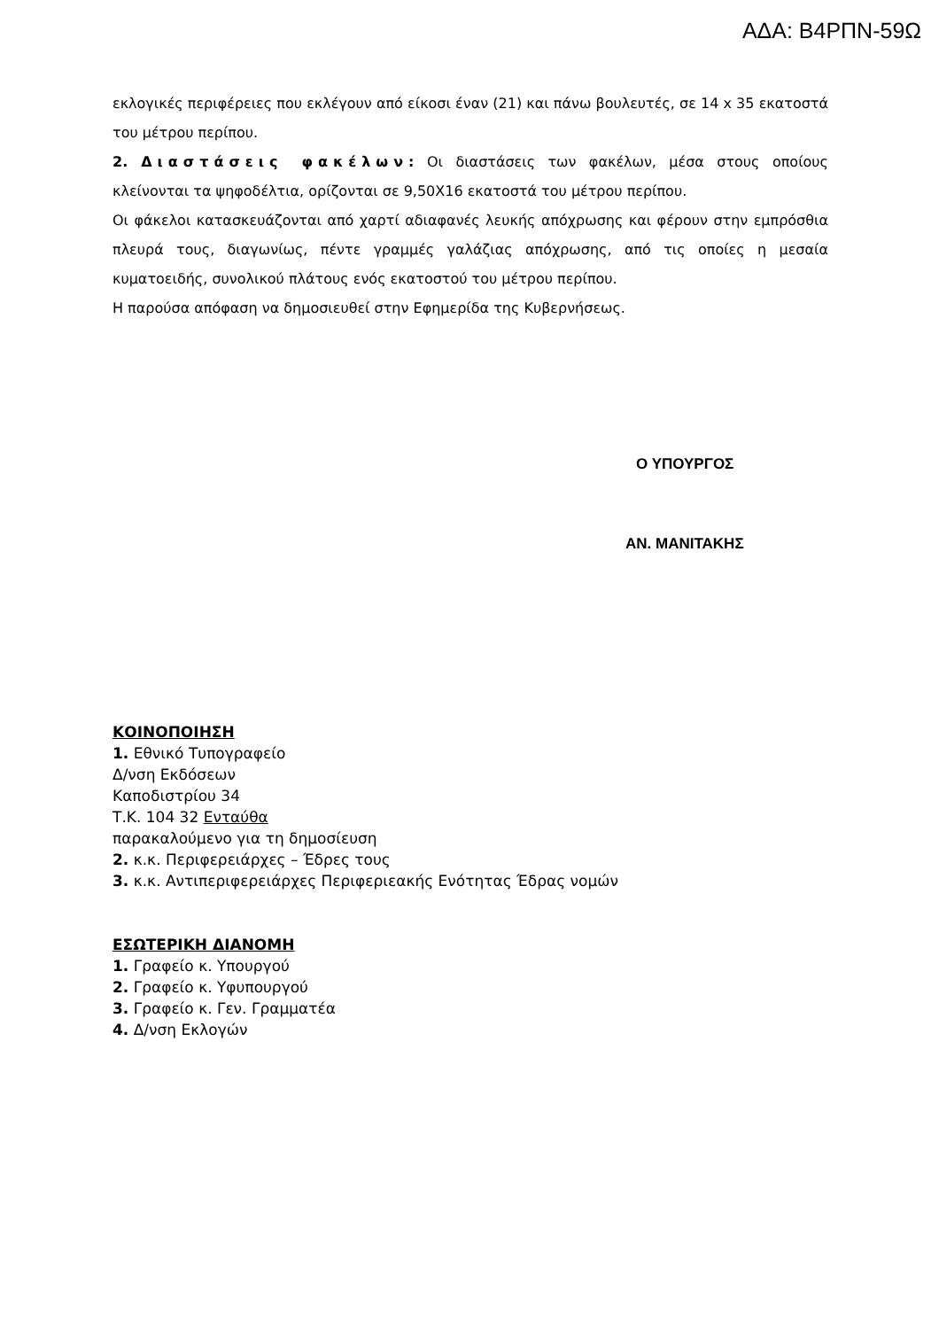ΑΔΑ: Β4ΡΠΝ-59Ω
εκλογικές περιφέρειες που εκλέγουν από είκοσι έναν (21) και πάνω βουλευτές, σε 14 x 35 εκατοστά του μέτρου περίπου.
2. Διαστάσεις φακέλων: Οι διαστάσεις των φακέλων, μέσα στους οποίους κλείνονται τα ψηφοδέλτια, ορίζονται σε 9,50Χ16 εκατοστά του μέτρου περίπου.
Οι φάκελοι κατασκευάζονται από χαρτί αδιαφανές λευκής απόχρωσης και φέρουν στην εμπρόσθια πλευρά τους, διαγωνίως, πέντε γραμμές γαλάζιας απόχρωσης, από τις οποίες η μεσαία κυματοειδής, συνολικού πλάτους ενός εκατοστού του μέτρου περίπου.
Η παρούσα απόφαση να δημοσιευθεί στην Εφημερίδα της Κυβερνήσεως.
Ο ΥΠΟΥΡΓΟΣ
ΑΝ. ΜΑΝΙΤΑΚΗΣ
ΚΟΙΝΟΠΟΙΗΣΗ
1. Εθνικό Τυπογραφείο
Δ/νση Εκδόσεων
Καποδιστρίου 34
Τ.Κ. 104 32 Ενταύθα
παρακαλούμενο για τη δημοσίευση
2. κ.κ. Περιφερειάρχες – Έδρες τους
3. κ.κ. Αντιπεριφερειάρχες Περιφεριεακής Ενότητας Έδρας νομών
ΕΣΩΤΕΡΙΚΗ ΔΙΑΝΟΜΗ
1. Γραφείο κ. Υπουργού
2. Γραφείο κ. Υφυπουργού
3. Γραφείο κ. Γεν. Γραμματέα
4. Δ/νση Εκλογών